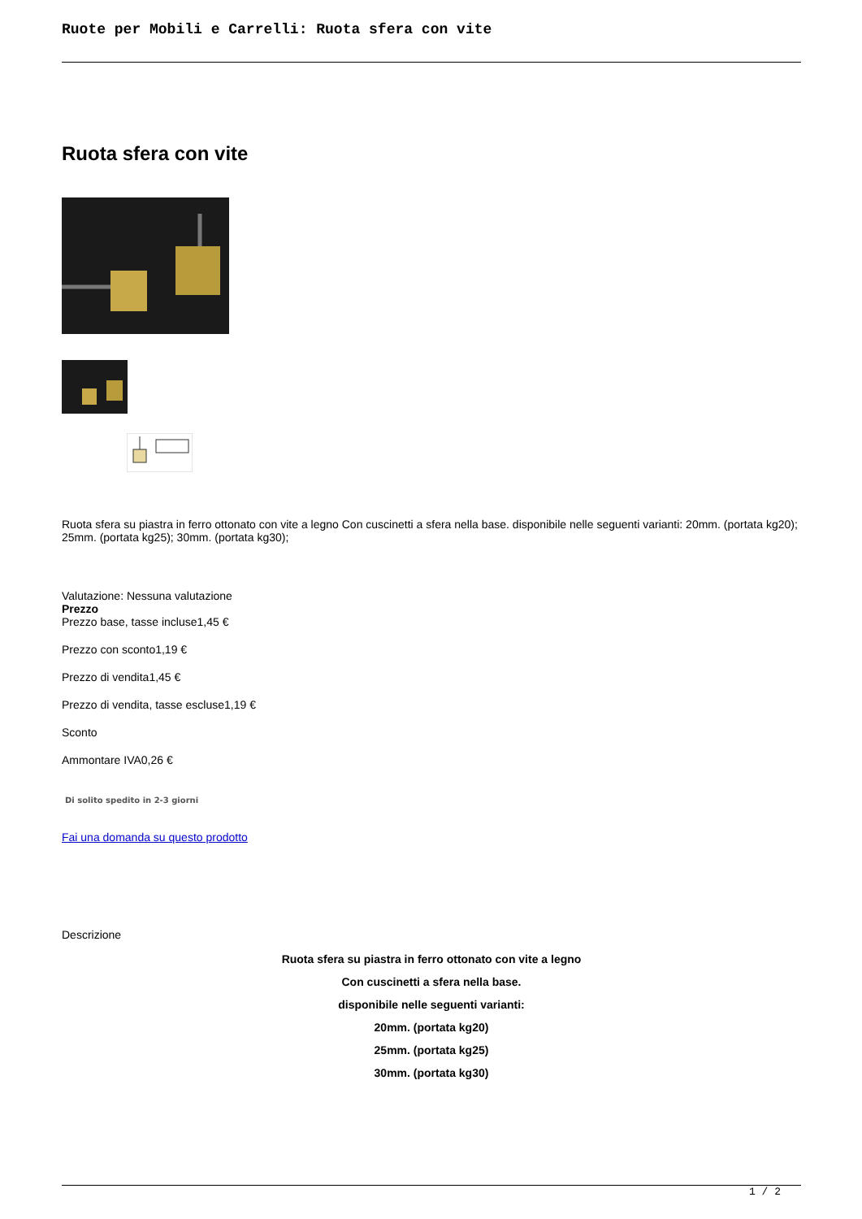Ruote per Mobili e Carrelli: Ruota sfera con vite
Ruota sfera con vite
Ruota sfera su piastra in ferro ottonato con vite a legno Con cuscinetti a sfera nella base. disponibile nelle seguenti varianti: 20mm. (portata kg20); 25mm. (portata kg25); 30mm. (portata kg30);
Valutazione: Nessuna valutazione
Prezzo
Prezzo base, tasse incluse1,45 €
Prezzo con sconto1,19 €
Prezzo di vendita1,45 €
Prezzo di vendita, tasse escluse1,19 €
Sconto
Ammontare IVA0,26 €
Di solito spedito in 2-3 giorni
Fai una domanda su questo prodotto
Descrizione
Ruota sfera su piastra in ferro ottonato con vite a legno
Con cuscinetti a sfera nella base.
disponibile nelle seguenti varianti:
20mm. (portata kg20)
25mm. (portata kg25)
30mm. (portata kg30)
1 / 2